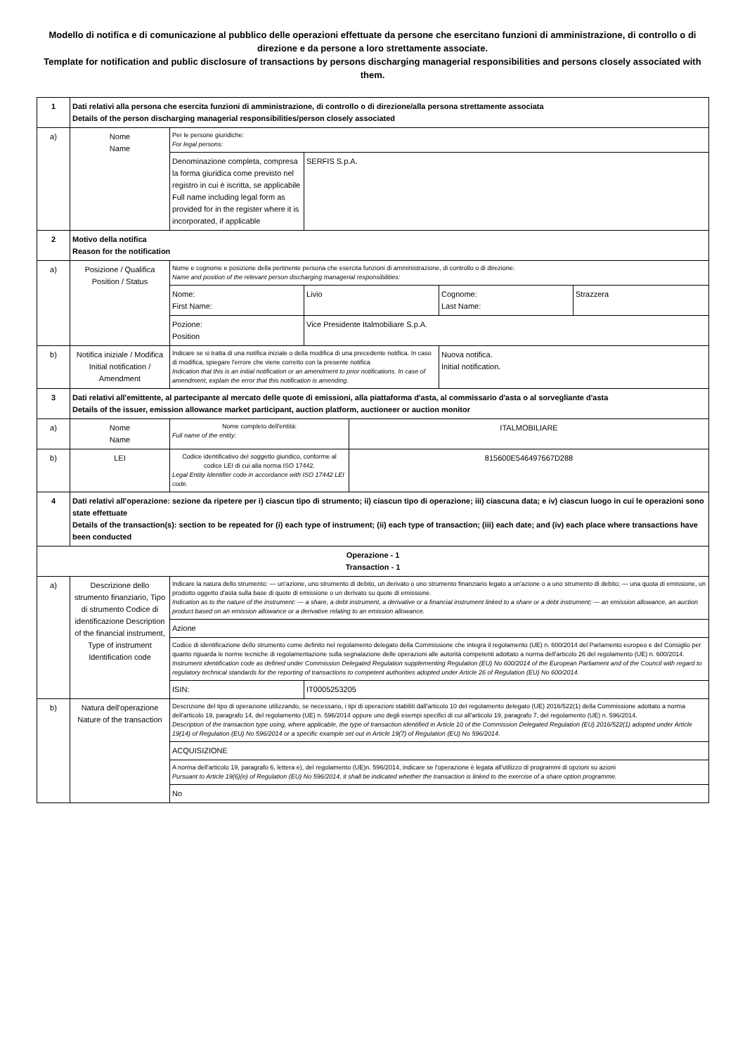Modello di notifica e di comunicazione al pubblico delle operazioni effettuate da persone che esercitano funzioni di amministrazione, di controllo o di direzione e da persone a loro strettamente associate.
Template for notification and public disclosure of transactions by persons discharging managerial responsibilities and persons closely associated with them.
| 1 | Dati relativi alla persona che esercita funzioni di amministrazione, di controllo o di direzione/alla persona strettamente associata Details of the person discharging managerial responsibilities/person closely associated | | | | | |
| a) | Nome Name | Per le persone giuridiche: For legal persons: | | | | |
| | | Denominazione completa, compresa la forma giuridica come previsto nel registro in cui è iscritta, se applicabile Full name including legal form as provided for in the register where it is incorporated, if applicable | SERFIS S.p.A. | | | |
| 2 | Motivo della notifica Reason for the notification | | | | | |
| a) | Posizione / Qualifica Position / Status | Nome e cognome e posizione della pertinente persona che esercita funzioni di amministrazione, di controllo o di direzione: Name and position of the relevant person discharging managerial responsibilities: | | | | |
| | | Nome: First Name: | Livio | | Cognome: Last Name: | Strazzera |
| | | Pozione: Position | Vice Presidente Italmobiliare S.p.A. | | | |
| b) | Notifica iniziale / Modifica Initial notification / Amendment | Indicare se si tratta di una notifica iniziale o della modifica di una precedente notifica. In caso di modifica, spiegare l'errore che viene corretto con la presente notifica Indication that this is an initial notification or an amendment to prior notifications. In case of amendment, explain the error that this notification is amending. | | | Nuova notifica. Initial notification. | |
| 3 | Dati relativi all'emittente, al partecipante al mercato delle quote di emissioni, alla piattaforma d'asta, al commissario d'asta o al sorvegliante d'asta Details of the issuer, emission allowance market participant, auction platform, auctioneer or auction monitor | | | | | |
| a) | Nome Name | Nome completo dell'entità: Full name of the entity: | | ITALMOBILIARE | | |
| b) | LEI | Codice identificativo del soggetto giuridico, conforme al codice LEI di cui alla norma ISO 17442. Legal Entity Identifier code in accordance with ISO 17442 LEI code. | | 815600E546497667D288 | | |
| 4 | Dati relativi all'operazione: sezione da ripetere per i) ciascun tipo di strumento; ii) ciascun tipo di operazione; iii) ciascuna data; e iv) ciascun luogo in cui le operazioni sono state effettuate Details of the transaction(s): section to be repeated for (i) each type of instrument; (ii) each type of transaction; (iii) each date; and (iv) each place where transactions have been conducted | | | | | |
| Operazione - 1 Transaction - 1 | | | | | | |
| a) | Descrizione dello strumento finanziario, Tipo di strumento Codice di identificazione Description of the financial instrument, Type of instrument Identification code | Indicare la natura dello strumento: — un'azione, uno strumento di debito, un derivato o uno strumento finanziario legato a un'azione o a uno strumento di debito; — una quota di emissione, un prodotto oggetto d'asta sulla base di quote di emissione o un derivato su quote di emissione. Indication as to the nature of the instrument: — a share, a debt instrument, a derivative or a financial instrument linked to a share or a debt instrument; — an emission allowance, an auction product based on an emission allowance or a derivative relating to an emission allowance. | | | | |
| | | Azione | | | | |
| | | Codice di identificazione dello strumento come definito nel regolamento delegato della Commissione che integra il regolamento (UE) n. 600/2014 del Parlamento europeo e del Consiglio per quanto riguarda le norme tecniche di regolamentazione sulla segnalazione delle operazioni alle autorità competenti adottato a norma dell'articolo 26 del regolamento (UE) n. 600/2014. Instrument identification code as defined under Commission Delegated Regulation supplementing Regulation (EU) No 600/2014 of the European Parliament and of the Council with regard to regulatory technical standards for the reporting of transactions to competent authorities adopted under Article 26 of Regulation (EU) No 600/2014. | | | | |
| | | ISIN: | IT0005253205 | | | |
| b) | Natura dell'operazione Nature of the transaction | Descrizione del tipo di operazione utilizzando, se necessario, i tipi di operazioni stabiliti dall'articolo 10 del regolamento delegato (UE) 2016/522(1) della Commissione adottato a norma dell'articolo 19, paragrafo 14, del regolamento (UE) n. 596/2014 oppure uno degli esempi specifici di cui all'articolo 19, paragrafo 7, del regolamento (UE) n. 596/2014. Description of the transaction type using, where applicable, the type of transaction identified in Article 10 of the Commission Delegated Regulation (EU) 2016/522(1) adopted under Article 19(14) of Regulation (EU) No 596/2014 or a specific example set out in Article 19(7) of Regulation (EU) No 596/2014. | | | | |
| | | ACQUISIZIONE | | | | |
| | | A norma dell'articolo 19, paragrafo 6, lettera e), del regolamento (UE)n. 596/2014, indicare se l'operazione è legata all'utilizzo di programmi di opzioni su azioni Pursuant to Article 19(6)(e) of Regulation (EU) No 596/2014, it shall be indicated whether the transaction is linked to the exercise of a share option programme. | | | | |
| | | No | | | | |